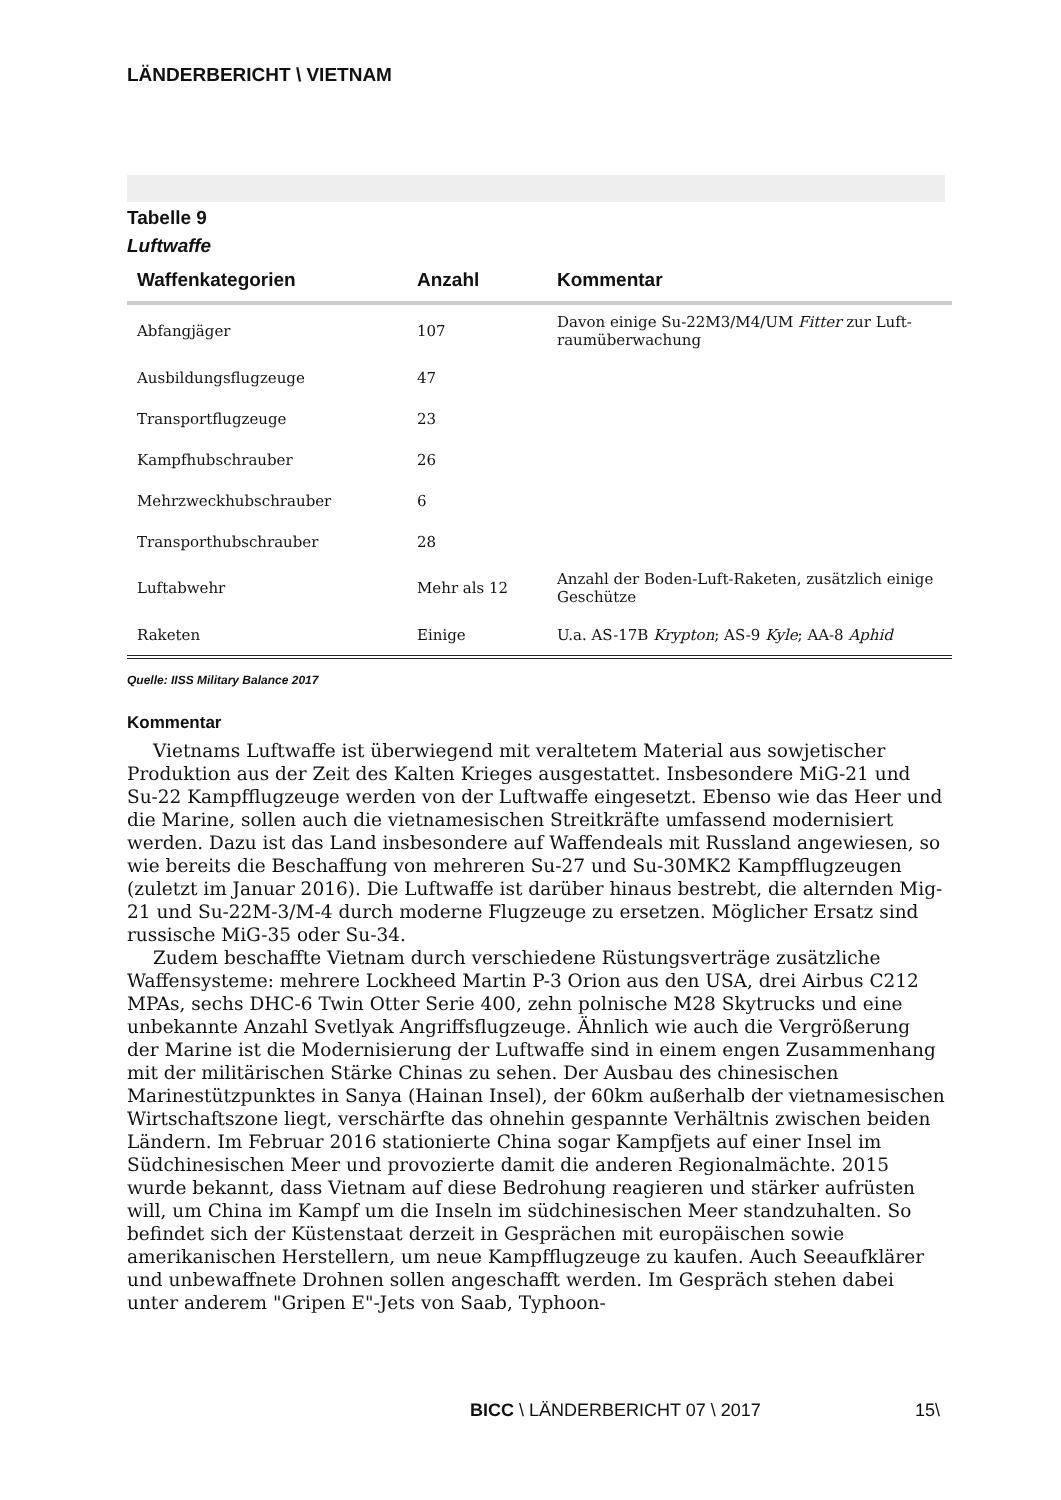LÄNDERBERICHT \ VIETNAM
Tabelle 9
Luftwaffe
| Waffenkategorien | Anzahl | Kommentar |
| --- | --- | --- |
| Abfangjäger | 107 | Davon einige Su-22M3/M4/UM Fitter zur Luft­raumüberwachung |
| Ausbildungsflugzeuge | 47 | |
| Transportflugzeuge | 23 | |
| Kampfhubschrauber | 26 | |
| Mehrzweckhubschrauber | 6 | |
| Transporthubschrauber | 28 | |
| Luftabwehr | Mehr als 12 | Anzahl der Boden-Luft-Raketen, zusätzlich einige Geschütze |
| Raketen | Einige | U.a. AS-17B Krypton ; AS-9 Kyle ; AA-8 Aphid |
Quelle: IISS Military Balance 2017
Kommentar
Vietnams Luftwaffe ist überwiegend mit veraltetem Material aus sowjetischer Produktion aus der Zeit des Kalten Krieges ausgestattet. Insbesondere MiG-21 und Su-22 Kampfflugzeuge werden von der Luftwaffe eingesetzt. Ebenso wie das Heer und die Marine, sollen auch die vietnamesischen Streitkräfte umfassend modernisiert werden. Dazu ist das Land insbesondere auf Waffendeals mit Russland angewiesen, so wie bereits die Beschaffung von mehreren Su-27 und Su-30MK2 Kampfflugzeugen (zuletzt im Januar 2016). Die Luftwaffe ist darüber hinaus bestrebt, die alternden Mig-21 und Su-22M-3/M-4 durch moderne Flugzeuge zu ersetzen. Möglicher Ersatz sind russische MiG-35 oder Su-34.
Zudem beschaffte Vietnam durch verschiedene Rüstungsverträge zusätzliche Waffensysteme: mehrere Lockheed Martin P-3 Orion aus den USA, drei Airbus C212 MPAs, sechs DHC-6 Twin Otter Serie 400, zehn polnische M28 Skytrucks und eine unbekannte Anzahl Svetlyak Angriffsflugzeuge. Ähnlich wie auch die Vergrößerung der Marine ist die Modernisierung der Luftwaffe sind in einem engen Zusammenhang mit der militärischen Stärke Chinas zu sehen. Der Ausbau des chinesischen Marinestützpunktes in Sanya (Hainan Insel), der 60km außerhalb der vietnamesischen Wirtschaftszone liegt, verschärfte das ohnehin gespannte Verhältnis zwischen beiden Ländern. Im Februar 2016 stationierte China sogar Kampfjets auf einer Insel im Südchinesischen Meer und provozierte damit die anderen Regionalmächte. 2015 wurde bekannt, dass Vietnam auf diese Bedrohung reagieren und stärker aufrüsten will, um China im Kampf um die Inseln im südchinesischen Meer standzuhalten. So befindet sich der Küstenstaat derzeit in Gesprächen mit europäischen sowie amerikanischen Herstellern, um neue Kampfflugzeuge zu kaufen. Auch Seeaufklärer und unbewaffnete Drohnen sollen angeschafft werden. Im Gespräch stehen dabei unter anderem "Gripen E"-Jets von Saab, Typhoon-
BICC \ LÄNDERBERICHT 07 \ 2017 15\